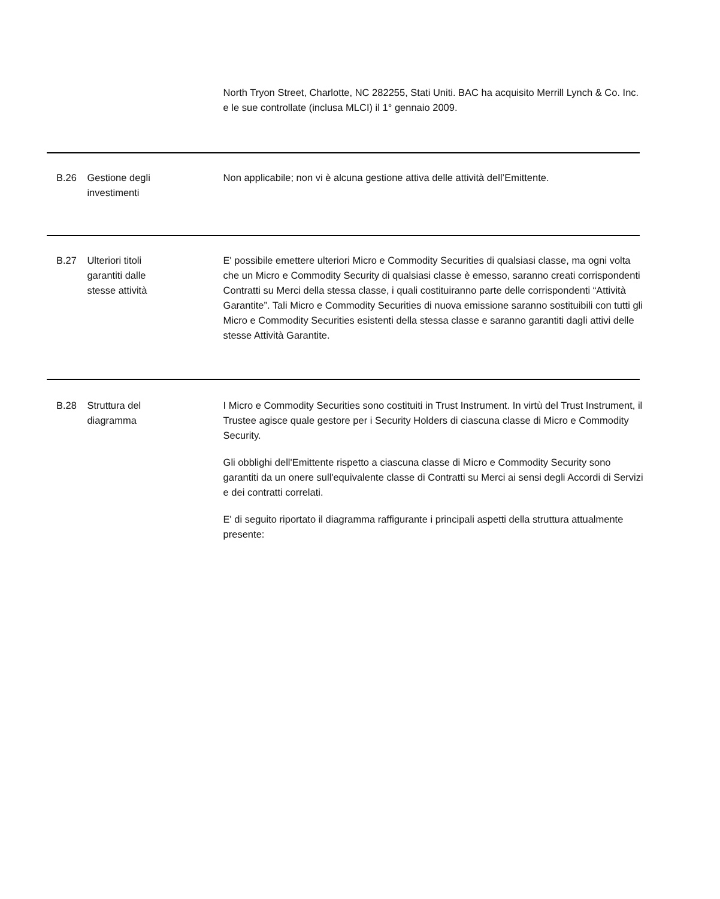North Tryon Street, Charlotte, NC 282255, Stati Uniti. BAC ha acquisito Merrill Lynch & Co. Inc. e le sue controllate (inclusa MLCI) il 1° gennaio 2009.
B.26 Gestione degli
investimenti
Non applicabile; non vi è alcuna gestione attiva delle attività dell’Emittente.
B.27 Ulteriori titoli
garantiti dalle
stesse attività
E' possibile emettere ulteriori Micro e Commodity Securities di qualsiasi classe, ma ogni volta che un Micro e Commodity Security di qualsiasi classe è emesso, saranno creati corrispondenti Contratti su Merci della stessa classe, i quali costituiranno parte delle corrispondenti “Attività Garantite”. Tali Micro e Commodity Securities di nuova emissione saranno sostituibili con tutti gli Micro e Commodity Securities esistenti della stessa classe e saranno garantiti dagli attivi delle stesse Attività Garantite.
B.28 Struttura del
diagramma
I Micro e Commodity Securities sono costituiti in Trust Instrument. In virtù del Trust Instrument, il Trustee agisce quale gestore per i Security Holders di ciascuna classe di Micro e Commodity Security.
Gli obblighi dell'Emittente rispetto a ciascuna classe di Micro e Commodity Security sono garantiti da un onere sull'equivalente classe di Contratti su Merci ai sensi degli Accordi di Servizi e dei contratti correlati.
E' di seguito riportato il diagramma raffigurante i principali aspetti della struttura attualmente presente: